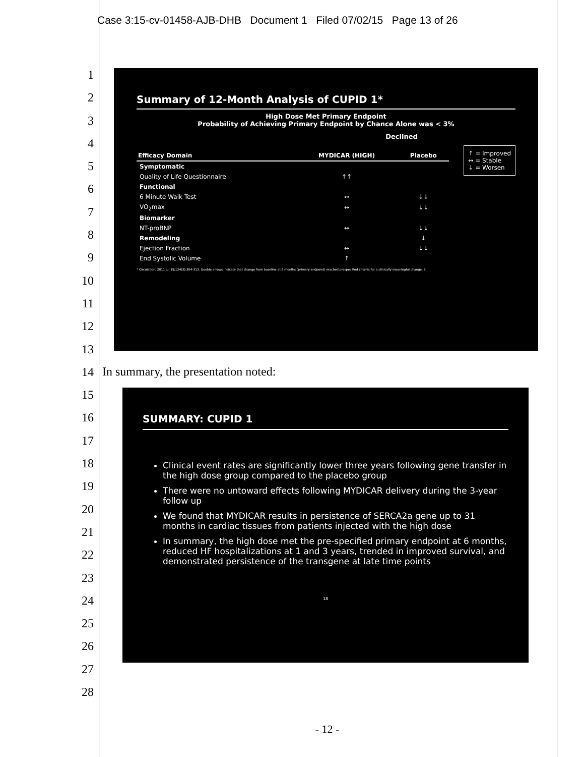Case 3:15-cv-01458-AJB-DHB Document 1 Filed 07/02/15 Page 13 of 26
1
2
3
4
5
6
7
8
9
10
11
12
13
14
15
16
17
18
19
20
21
22
23
24
25
26
27
28
Summary of 12-Month Analysis of CUPID 1*
High Dose Met Primary Endpoint
Probability of Achieving Primary Endpoint by Chance Alone was < 3%
Declined
↑ = Improved
↔ = Stable
↓ = Worsen
| Efficacy Domain | MYDICAR (HIGH) | Placebo |
| --- | --- | --- |
| Symptomatic | | |
| Quality of Life Questionnaire | ↑↑ | |
| Functional | | |
| 6 Minute Walk Test | ↔ | ↓↓ |
| VO<sub>2</sub>max | ↔ | ↓↓ |
| Biomarker | | |
| NT-proBNP | ↔ | ↓↓ |
| Remodeling | | ↓ |
| Ejection Fraction | ↔ | ↓↓ |
| End Systolic Volume | ↑ | |
* Circulation. 2011 Jul 19;124(3):304-313. Double arrows indicate that change from baseline at 6 months (primary endpoint) reached prespecified criteria for a clinically meaningful change. 8
In summary, the presentation noted:
SUMMARY: CUPID 1
Clinical event rates are significantly lower three years following gene transfer in the high dose group compared to the placebo group
There were no untoward effects following MYDICAR delivery during the 3-year follow up
We found that MYDICAR results in persistence of SERCA2a gene up to 31 months in cardiac tissues from patients injected with the high dose
In summary, the high dose met the pre-specified primary endpoint at 6 months, reduced HF hospitalizations at 1 and 3 years, trended in improved survival, and demonstrated persistence of the transgene at late time points
18
- 12 -